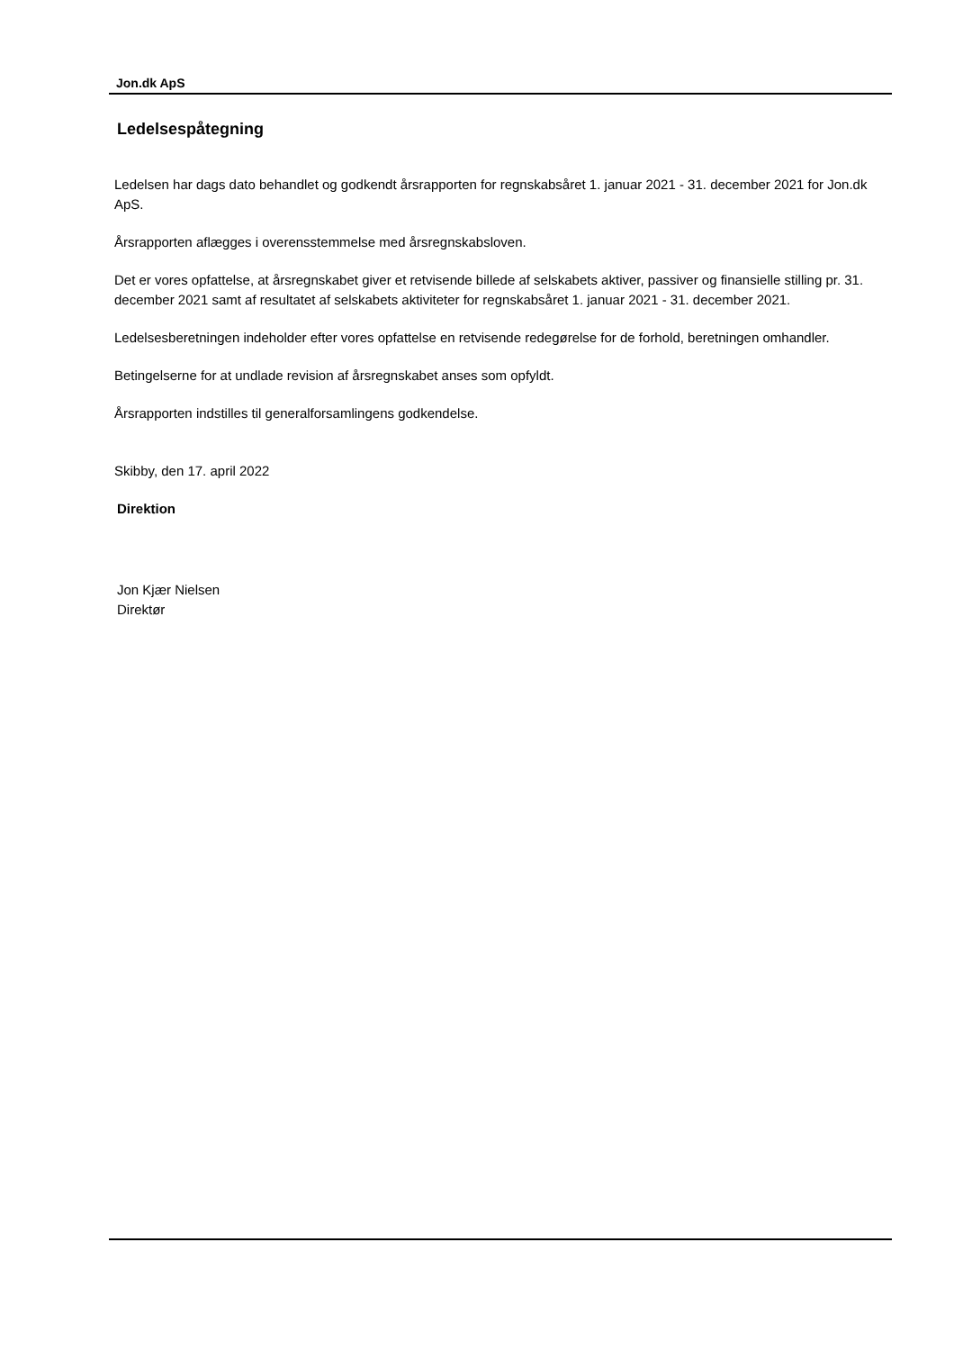Jon.dk ApS
Ledelsespåtegning
Ledelsen har dags dato behandlet og godkendt årsrapporten for regnskabsåret 1. januar 2021 - 31. december 2021 for Jon.dk ApS.
Årsrapporten aflægges i overensstemmelse med årsregnskabsloven.
Det er vores opfattelse, at årsregnskabet giver et retvisende billede af selskabets aktiver, passiver og finansielle stilling pr. 31. december 2021 samt af resultatet af selskabets aktiviteter for regnskabsåret 1. januar 2021 - 31. december 2021.
Ledelsesberetningen indeholder efter vores opfattelse en retvisende redegørelse for de forhold, beretningen omhandler.
Betingelserne for at undlade revision af årsregnskabet anses som opfyldt.
Årsrapporten indstilles til generalforsamlingens godkendelse.
Skibby, den 17. april 2022
Direktion
Jon Kjær Nielsen
Direktør